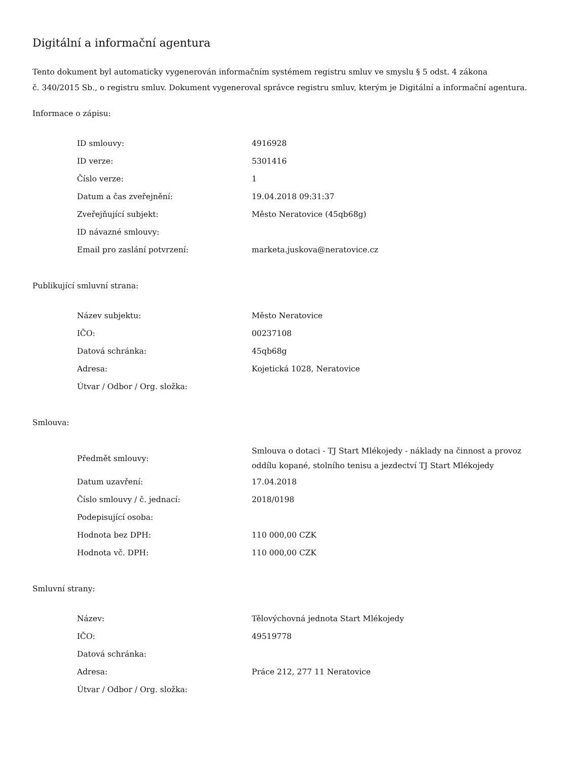Digitální a informační agentura
Tento dokument byl automaticky vygenerován informačním systémem registru smluv ve smyslu § 5 odst. 4 zákona
č. 340/2015 Sb., o registru smluv. Dokument vygeneroval správce registru smluv, kterým je Digitální a informační agentura.
Informace o zápisu:
| ID smlouvy: | 4916928 |
| ID verze: | 5301416 |
| Číslo verze: | 1 |
| Datum a čas zveřejnění: | 19.04.2018 09:31:37 |
| Zveřejňující subjekt: | Město Neratovice (45qb68g) |
| ID návazné smlouvy: | |
| Email pro zaslání potvrzení: | marketa.juskova@neratovice.cz |
Publikující smluvní strana:
| Název subjektu: | Město Neratovice |
| IČO: | 00237108 |
| Datová schránka: | 45qb68g |
| Adresa: | Kojetická 1028, Neratovice |
| Útvar / Odbor / Org. složka: | |
Smlouva:
| Předmět smlouvy: | Smlouva o dotaci - TJ Start Mlékojedy - náklady na činnost a provoz oddílu kopané, stolního tenisu a jezdectví TJ Start Mlékojedy |
| Datum uzavření: | 17.04.2018 |
| Číslo smlouvy / č. jednací: | 2018/0198 |
| Podepisující osoba: | |
| Hodnota bez DPH: | 110 000,00 CZK |
| Hodnota vč. DPH: | 110 000,00 CZK |
Smluvní strany:
| Název: | Tělovýchovná jednota Start Mlékojedy |
| IČO: | 49519778 |
| Datová schránka: | |
| Adresa: | Práce 212, 277 11 Neratovice |
| Útvar / Odbor / Org. složka: | |